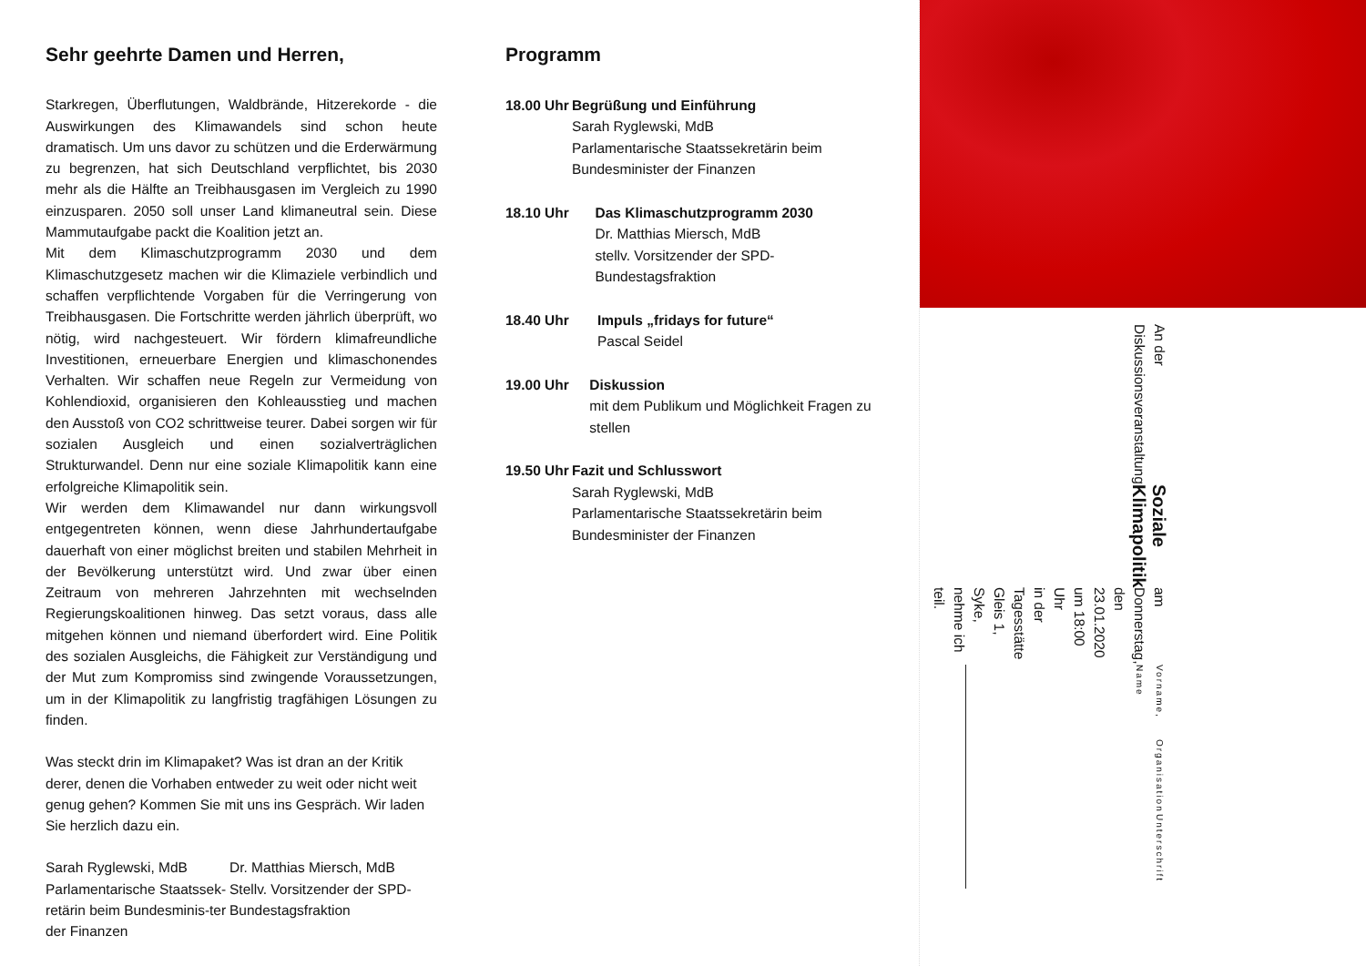Sehr geehrte Damen und Herren,
Starkregen, Überflutungen, Waldbrände, Hitzerekorde - die Auswirkungen des Klimawandels sind schon heute dramatisch. Um uns davor zu schützen und die Erderwärmung zu begrenzen, hat sich Deutschland verpflichtet, bis 2030 mehr als die Hälfte an Treibhausgasen im Vergleich zu 1990 einzusparen. 2050 soll unser Land klimaneutral sein. Diese Mammutaufgabe packt die Koalition jetzt an.
Mit dem Klimaschutzprogramm 2030 und dem Klimaschutzgesetz machen wir die Klimaziele verbindlich und schaffen verpflichtende Vorgaben für die Verringerung von Treibhausgasen. Die Fortschritte werden jährlich überprüft, wo nötig, wird nachgesteuert. Wir fördern klimafreundliche Investitionen, erneuerbare Energien und klimaschonendes Verhalten. Wir schaffen neue Regeln zur Vermeidung von Kohlendioxid, organisieren den Kohleausstieg und machen den Ausstoß von CO2 schrittweise teurer. Dabei sorgen wir für sozialen Ausgleich und einen sozialverträglichen Strukturwandel. Denn nur eine soziale Klimapolitik kann eine erfolgreiche Klimapolitik sein.
Wir werden dem Klimawandel nur dann wirkungsvoll entgegentreten können, wenn diese Jahrhundertaufgabe dauerhaft von einer möglichst breiten und stabilen Mehrheit in der Bevölkerung unterstützt wird. Und zwar über einen Zeitraum von mehreren Jahrzehnten mit wechselnden Regierungskoalitionen hinweg. Das setzt voraus, dass alle mitgehen können und niemand überfordert wird. Eine Politik des sozialen Ausgleichs, die Fähigkeit zur Verständigung und der Mut zum Kompromiss sind zwingende Voraussetzungen, um in der Klimapolitik zu langfristig tragfähigen Lösungen zu finden.
Was steckt drin im Klimapaket? Was ist dran an der Kritik derer, denen die Vorhaben entweder zu weit oder nicht weit genug gehen? Kommen Sie mit uns ins Gespräch. Wir laden Sie herzlich dazu ein.
Sarah Ryglewski, MdB
Parlamentarische Staatssek-retärin beim Bundesminis-ter der Finanzen
Dr. Matthias Miersch, MdB
Stellv. Vorsitzender der SPD-Bundestagsfraktion
Programm
18.00 Uhr Begrüßung und Einführung
Sarah Ryglewski, MdB
Parlamentarische Staatssekretärin beim Bundesminister der Finanzen
18.10 Uhr Das Klimaschutzprogramm 2030
Dr. Matthias Miersch, MdB
stellv. Vorsitzender der SPD-Bundestagsfraktion
18.40 Uhr Impuls „fridays for future“Pascal Seidel
19.00 Uhr Diskussion
mit dem Publikum und Möglichkeit Fragen zu stellen
19.50 Uhr Fazit und Schlusswort
Sarah Ryglewski, MdB
Parlamentarische Staatssekretärin beim Bundesminister der Finanzen
An der Diskussionsveranstaltung
Soziale Klimapolitik
am Donnerstag, den 23.01.2020 um 18:00 Uhr
in der Tagesstätte Gleis 1, Syke, nehme ich teil.
Vorname, Name
Organisation
Unterschrift